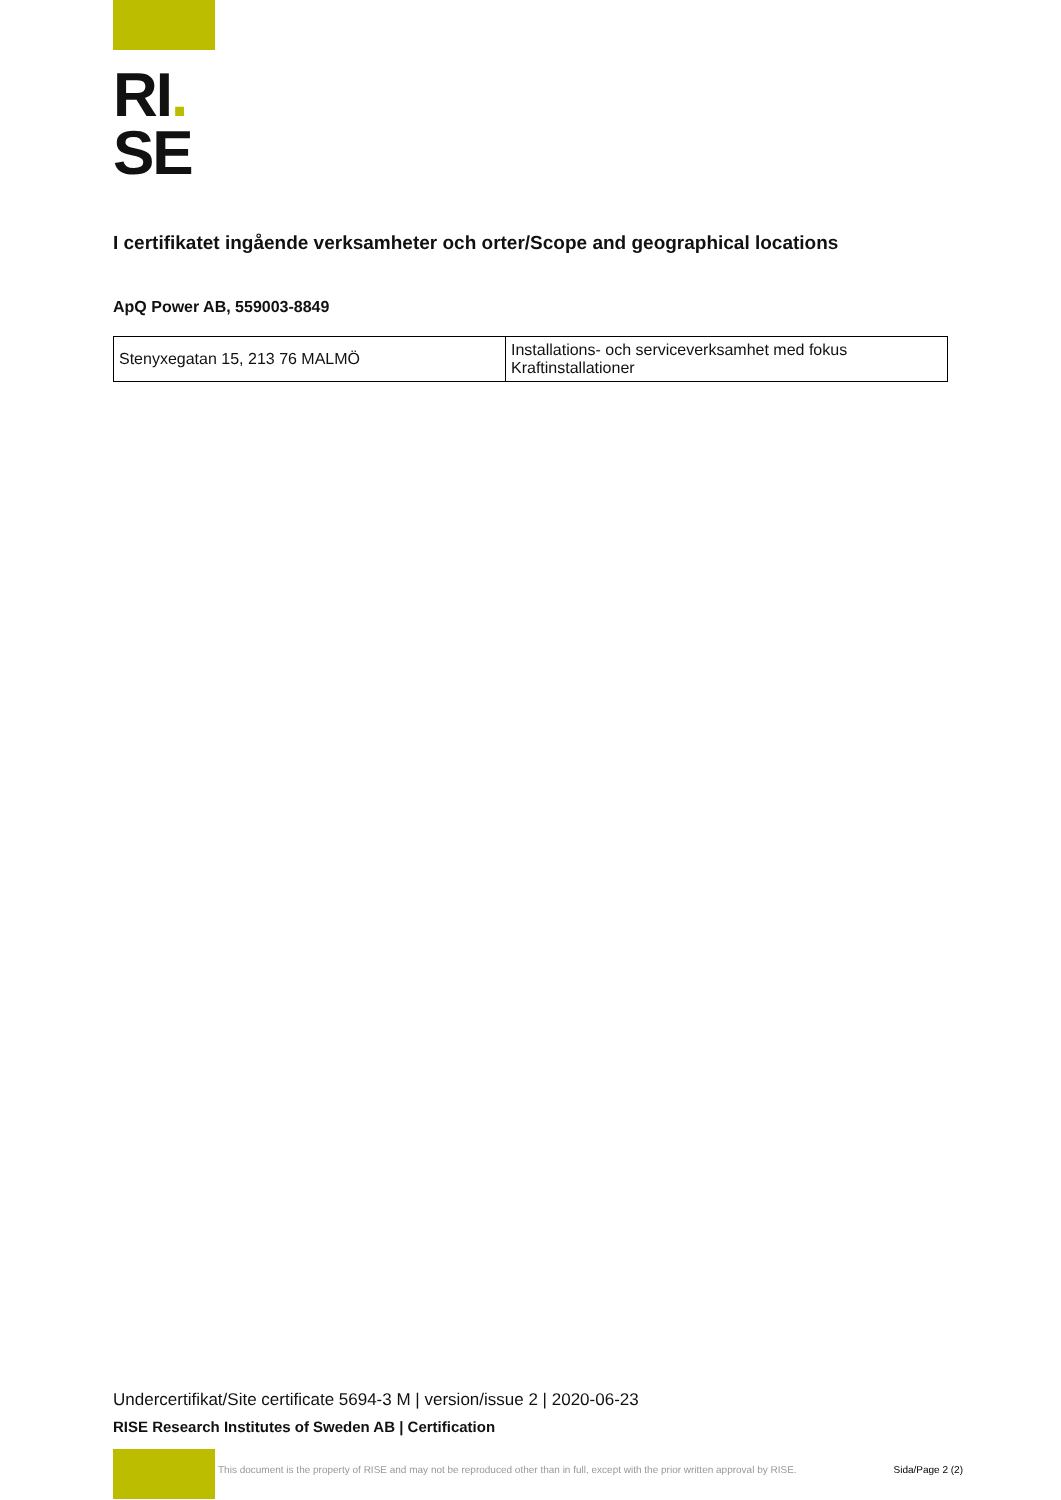RI.
SE
I certifikatet ingående verksamheter och orter/Scope and geographical locations
ApQ Power AB, 559003-8849
| Stenyxegatan 15, 213 76 MALMÖ | Installations- och serviceverksamhet med fokus Kraftinstallationer |
Undercertifikat/Site certificate 5694-3 M | version/issue 2 | 2020-06-23
RISE Research Institutes of Sweden AB | Certification
This document is the property of RISE and may not be reproduced other than in full, except with the prior written approval by RISE. Sida/Page 2 (2)